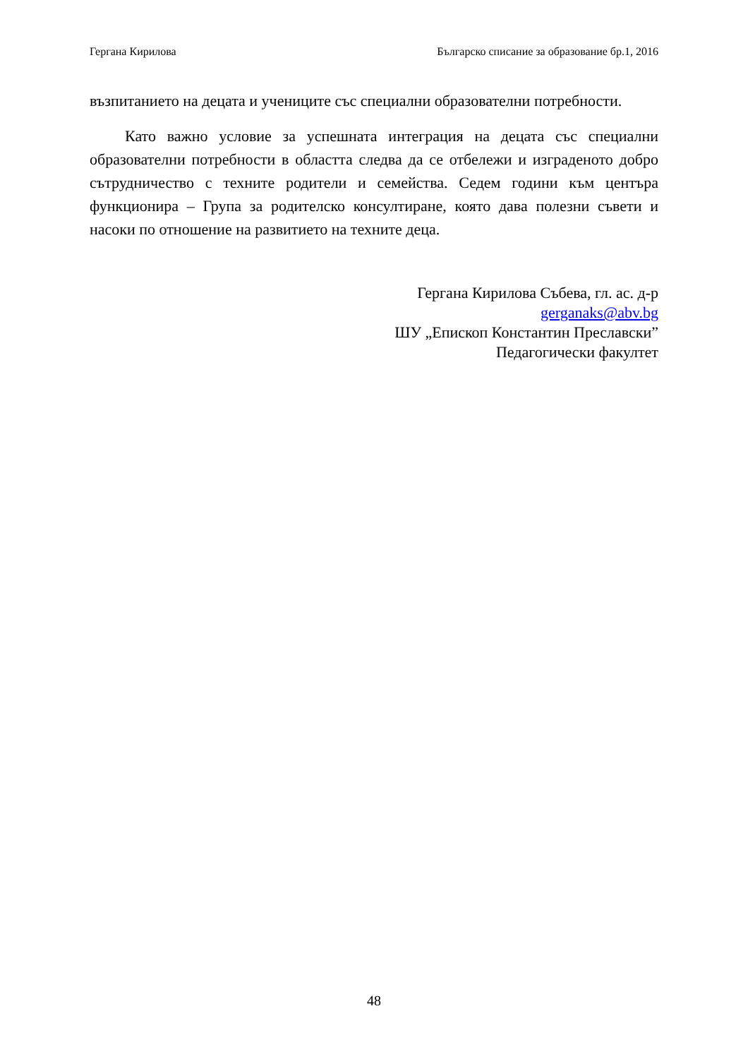Гергана Кирилова Българско списание за образование бр.1, 2016
възпитанието на децата и учениците със специални образователни потребности.
Като важно условие за успешната интеграция на децата със специални образователни потребности в областта следва да се отбележи и изграденото добро сътрудничество с техните родители и семейства. Седем години към центъра функционира – Група за родителско консултиране, която дава полезни съвети и насоки по отношение на развитието на техните деца.
Гергана Кирилова Събева, гл. ас. д-р
gerganaks@abv.bg
ШУ „Епископ Константин Преславски”
Педагогически факултет
48